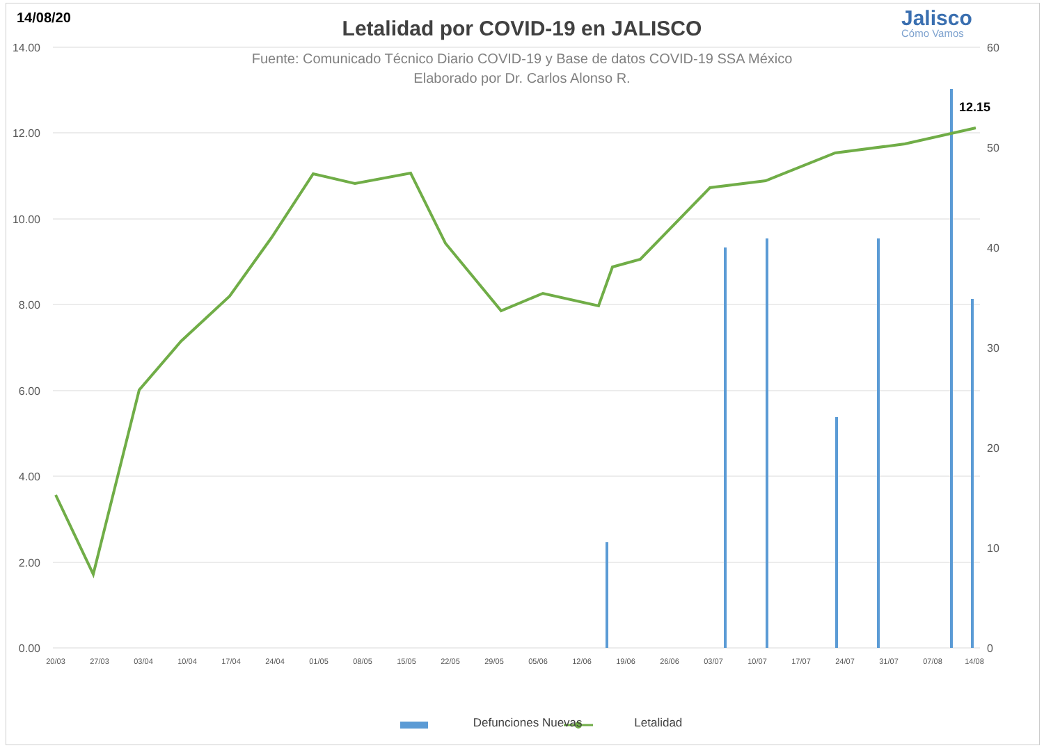14/08/20
Letalidad por COVID-19 en JALISCO
Fuente: Comunicado Técnico Diario COVID-19 y Base de datos COVID-19 SSA México
Elaborado por Dr. Carlos Alonso R.
Jalisco
Cómo Vamos
12.15
14.00
12.00
10.00
8.00
6.00
4.00
2.00
0.00
60
50
40
30
20
10
0
20/03
27/03
03/04
10/04
17/04
24/04
01/05
08/05
15/05
22/05
29/05
05/06
12/06
19/06
26/06
03/07
10/07
17/07
24/07
31/07
07/08
14/08
Defunciones Nuevas Letalidad